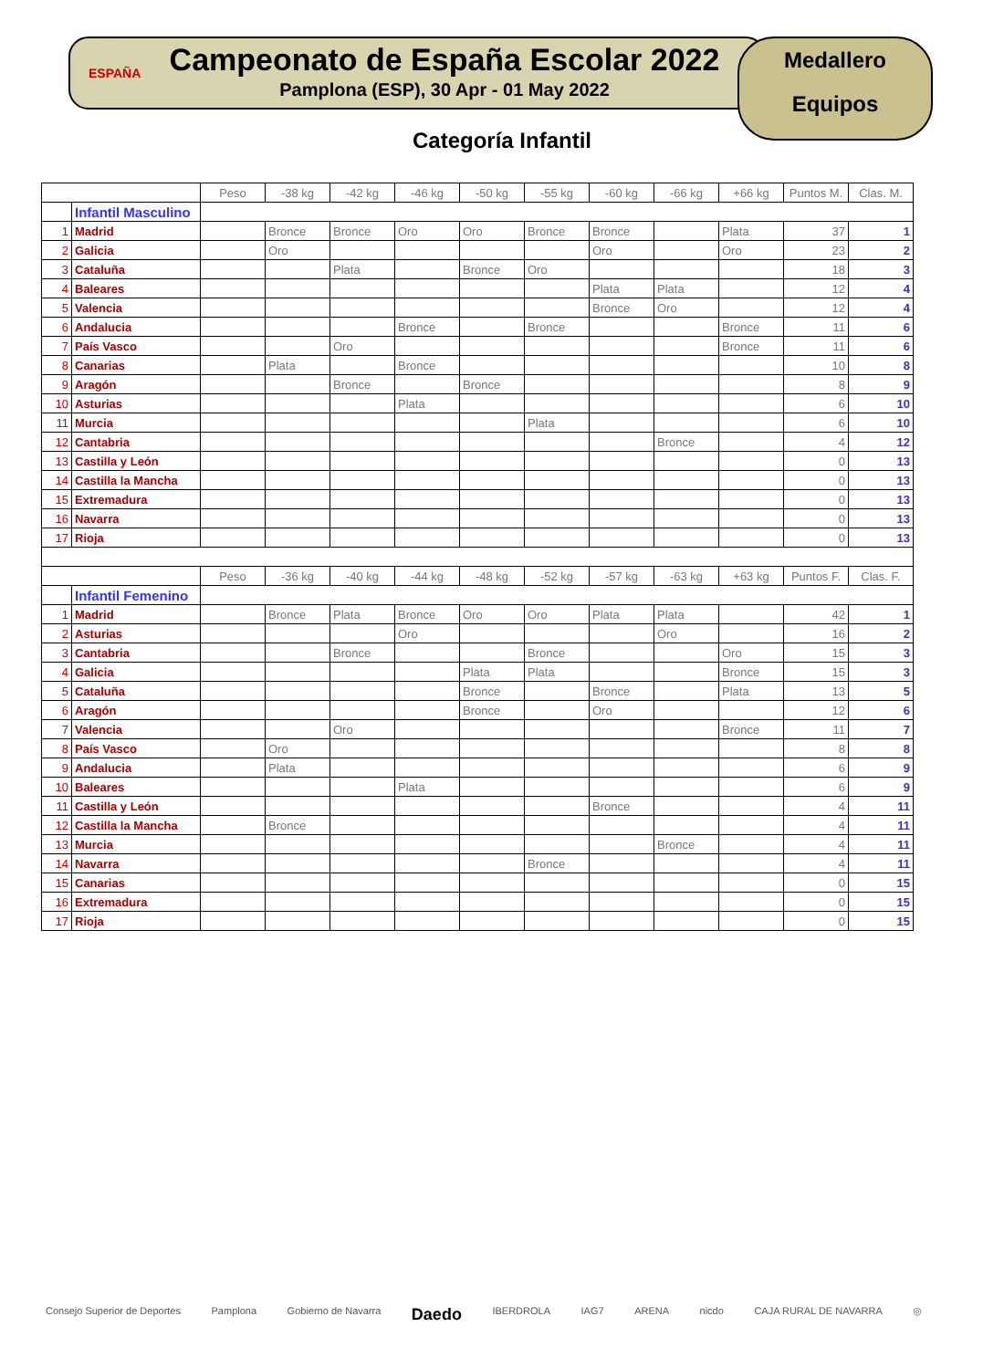ESPAÑA
Campeonato de España Escolar 2022
Pamplona (ESP), 30 Apr - 01 May 2022
Medallero
Equipos
Categoría Infantil
| | | Peso | -38 kg | -42 kg | -46 kg | -50 kg | -55 kg | -60 kg | -66 kg | +66 kg | Puntos M. | Clas. M. |
| --- | --- | --- | --- | --- | --- | --- | --- | --- | --- | --- | --- | --- |
| | Infantil Masculino | | | | | | | | | | | |
| 1 | Madrid | | Bronce | Bronce | Oro | Oro | Bronce | Bronce | | Plata | 37 | 1 |
| 2 | Galicia | | Oro | | | | | Oro | | Oro | 23 | 2 |
| 3 | Cataluña | | | Plata | | Bronce | Oro | | | | 18 | 3 |
| 4 | Baleares | | | | | | | Plata | Plata | | 12 | 4 |
| 5 | Valencia | | | | | | | Bronce | Oro | | 12 | 4 |
| 6 | Andalucia | | | | Bronce | | Bronce | | | Bronce | 11 | 6 |
| 7 | País Vasco | | | Oro | | | | | | Bronce | 11 | 6 |
| 8 | Canarias | | Plata | | Bronce | | | | | | 10 | 8 |
| 9 | Aragón | | | Bronce | | Bronce | | | | | 8 | 9 |
| 10 | Asturias | | | | Plata | | | | | | 6 | 10 |
| 11 | Murcia | | | | | | Plata | | | | 6 | 10 |
| 12 | Cantabria | | | | | | | | Bronce | | 4 | 12 |
| 13 | Castilla y León | | | | | | | | | | 0 | 13 |
| 14 | Castilla la Mancha | | | | | | | | | | 0 | 13 |
| 15 | Extremadura | | | | | | | | | | 0 | 13 |
| 16 | Navarra | | | | | | | | | | 0 | 13 |
| 17 | Rioja | | | | | | | | | | 0 | 13 |
| | | Peso | -36 kg | -40 kg | -44 kg | -48 kg | -52 kg | -57 kg | -63 kg | +63 kg | Puntos F. | Clas. F. |
| | Infantil Femenino | | | | | | | | | | | |
| 1 | Madrid | | Bronce | Plata | Bronce | Oro | Oro | Plata | Plata | | 42 | 1 |
| 2 | Asturias | | | | Oro | | | | Oro | | 16 | 2 |
| 3 | Cantabria | | | Bronce | | | Bronce | | | Oro | 15 | 3 |
| 4 | Galicia | | | | | Plata | Plata | | | Bronce | 15 | 3 |
| 5 | Cataluña | | | | | Bronce | | Bronce | | Plata | 13 | 5 |
| 6 | Aragón | | | | | Bronce | | Oro | | | 12 | 6 |
| 7 | Valencia | | | Oro | | | | | | Bronce | 11 | 7 |
| 8 | País Vasco | | Oro | | | | | | | | 8 | 8 |
| 9 | Andalucia | | Plata | | | | | | | | 6 | 9 |
| 10 | Baleares | | | | Plata | | | | | | 6 | 9 |
| 11 | Castilla y León | | | | | | | Bronce | | | 4 | 11 |
| 12 | Castilla la Mancha | | Bronce | | | | | | | | 4 | 11 |
| 13 | Murcia | | | | | | | | Bronce | | 4 | 11 |
| 14 | Navarra | | | | | | Bronce | | | | 4 | 11 |
| 15 | Canarias | | | | | | | | | | 0 | 15 |
| 16 | Extremadura | | | | | | | | | | 0 | 15 |
| 17 | Rioja | | | | | | | | | | 0 | 15 |
Consejo Superior de Deportes Pamplona Gobierno de Navarra Daedo IBERDROLA IAG7 ARENA nicdo CAJA RURAL DE NAVARRA ◎